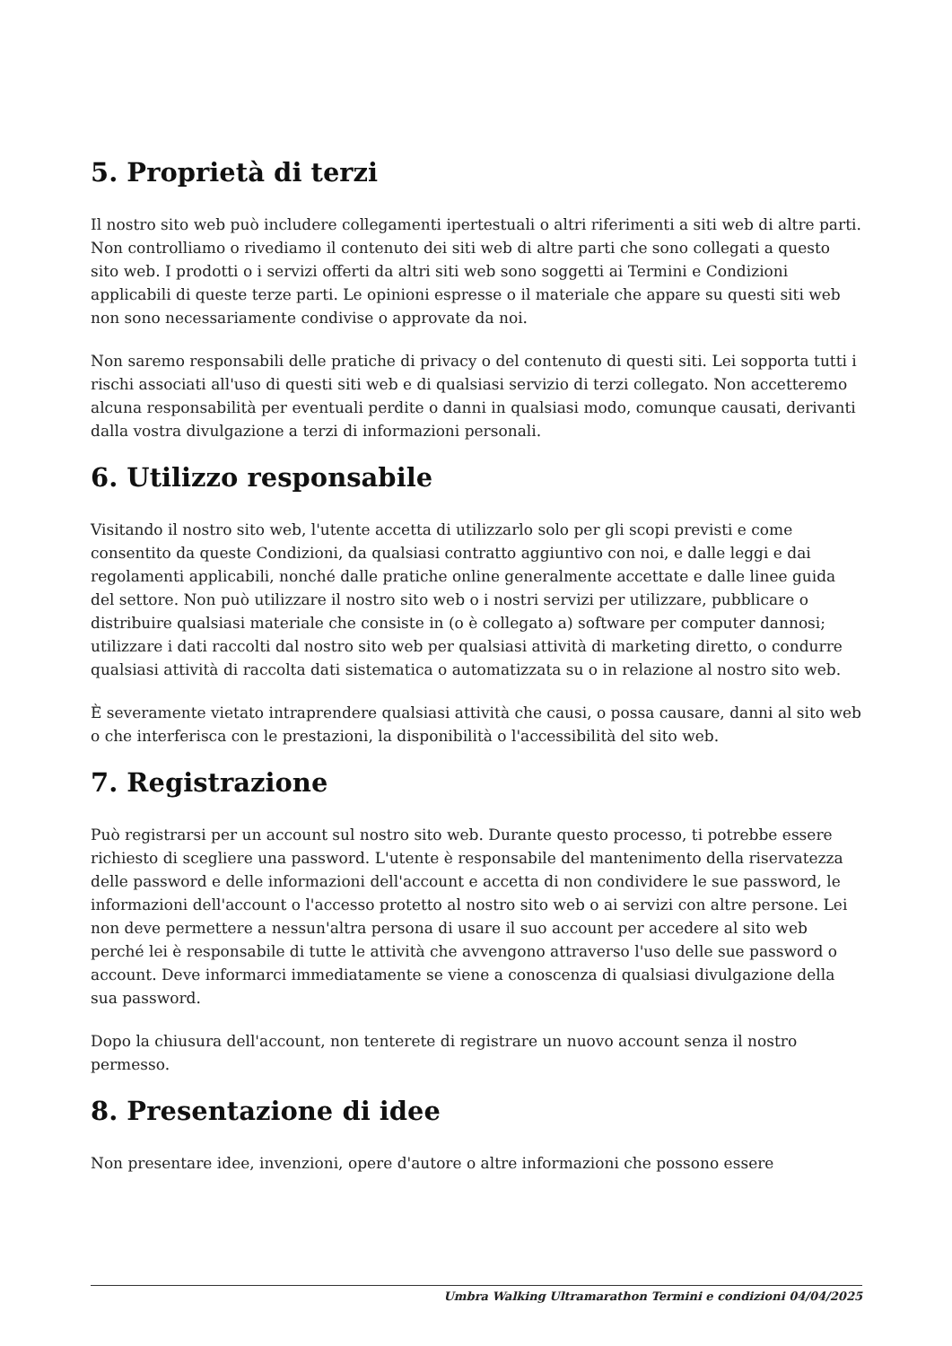5. Proprietà di terzi
Il nostro sito web può includere collegamenti ipertestuali o altri riferimenti a siti web di altre parti. Non controlliamo o rivediamo il contenuto dei siti web di altre parti che sono collegati a questo sito web. I prodotti o i servizi offerti da altri siti web sono soggetti ai Termini e Condizioni applicabili di queste terze parti. Le opinioni espresse o il materiale che appare su questi siti web non sono necessariamente condivise o approvate da noi.
Non saremo responsabili delle pratiche di privacy o del contenuto di questi siti. Lei sopporta tutti i rischi associati all'uso di questi siti web e di qualsiasi servizio di terzi collegato. Non accetteremo alcuna responsabilità per eventuali perdite o danni in qualsiasi modo, comunque causati, derivanti dalla vostra divulgazione a terzi di informazioni personali.
6. Utilizzo responsabile
Visitando il nostro sito web, l'utente accetta di utilizzarlo solo per gli scopi previsti e come consentito da queste Condizioni, da qualsiasi contratto aggiuntivo con noi, e dalle leggi e dai regolamenti applicabili, nonché dalle pratiche online generalmente accettate e dalle linee guida del settore. Non può utilizzare il nostro sito web o i nostri servizi per utilizzare, pubblicare o distribuire qualsiasi materiale che consiste in (o è collegato a) software per computer dannosi; utilizzare i dati raccolti dal nostro sito web per qualsiasi attività di marketing diretto, o condurre qualsiasi attività di raccolta dati sistematica o automatizzata su o in relazione al nostro sito web.
È severamente vietato intraprendere qualsiasi attività che causi, o possa causare, danni al sito web o che interferisca con le prestazioni, la disponibilità o l'accessibilità del sito web.
7. Registrazione
Può registrarsi per un account sul nostro sito web. Durante questo processo, ti potrebbe essere richiesto di scegliere una password. L'utente è responsabile del mantenimento della riservatezza delle password e delle informazioni dell'account e accetta di non condividere le sue password, le informazioni dell'account o l'accesso protetto al nostro sito web o ai servizi con altre persone. Lei non deve permettere a nessun'altra persona di usare il suo account per accedere al sito web perché lei è responsabile di tutte le attività che avvengono attraverso l'uso delle sue password o account. Deve informarci immediatamente se viene a conoscenza di qualsiasi divulgazione della sua password.
Dopo la chiusura dell'account, non tenterete di registrare un nuovo account senza il nostro permesso.
8. Presentazione di idee
Non presentare idee, invenzioni, opere d'autore o altre informazioni che possono essere
Umbra Walking Ultramarathon Termini e condizioni 04/04/2025